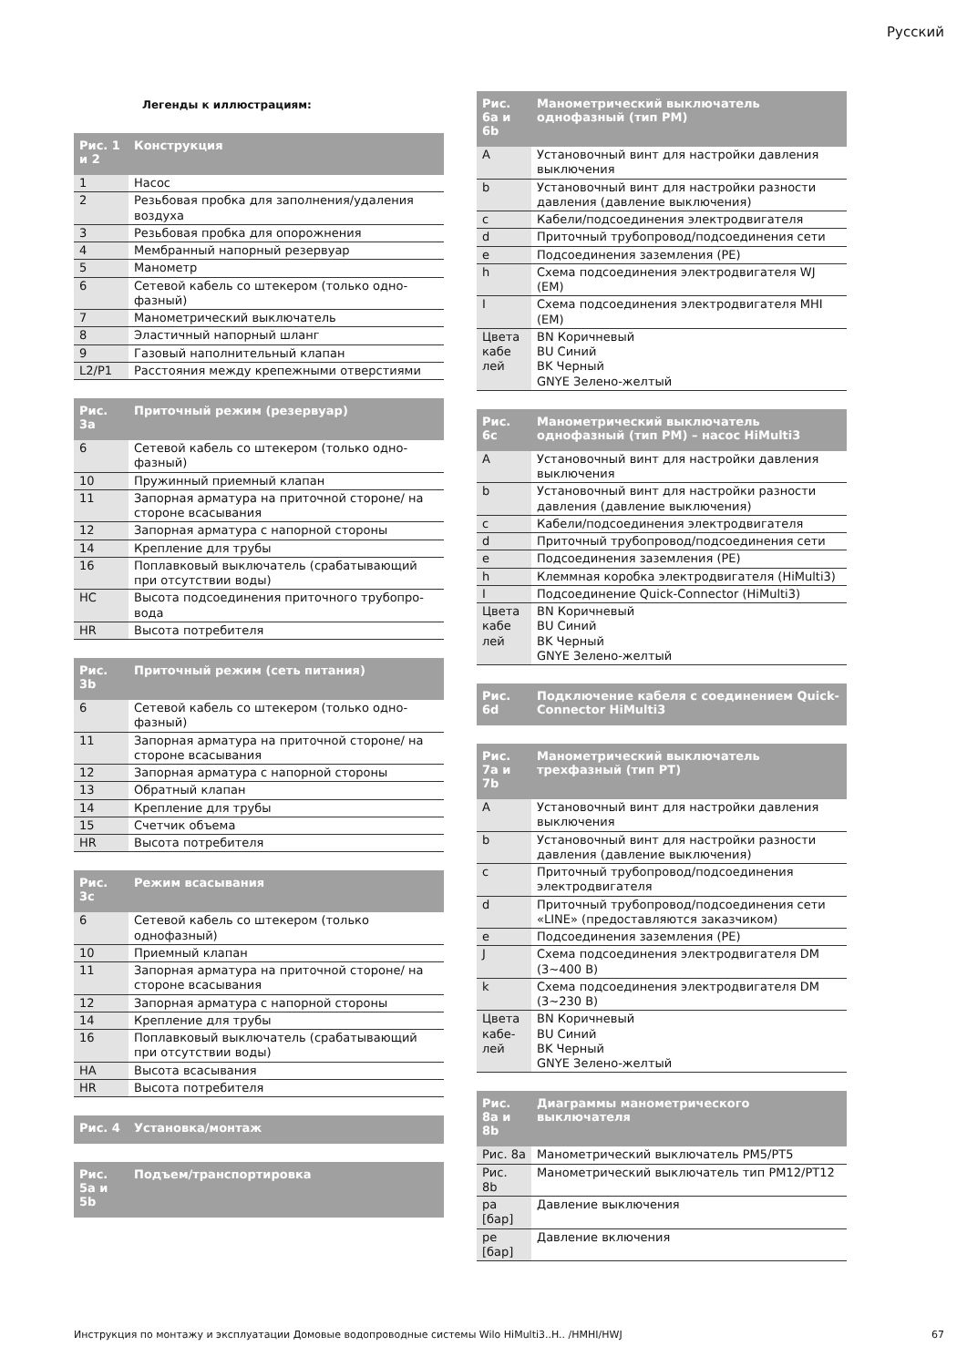Русский
Легенды к иллюстрациям:
| Рис. 1 и 2 | Конструкция |
| --- | --- |
| 1 | Насос |
| 2 | Резьбовая пробка для заполнения/удаления воздуха |
| 3 | Резьбовая пробка для опорожнения |
| 4 | Мембранный напорный резервуар |
| 5 | Манометр |
| 6 | Сетевой кабель со штекером (только одно-фазный) |
| 7 | Манометрический выключатель |
| 8 | Эластичный напорный шланг |
| 9 | Газовый наполнительный клапан |
| L2/P1 | Расстояния между крепежными отверстиями |
| Рис. 3a | Приточный режим (резервуар) |
| --- | --- |
| 6 | Сетевой кабель со штекером (только одно-фазный) |
| 10 | Пружинный приемный клапан |
| 11 | Запорная арматура на приточной стороне/ на стороне всасывания |
| 12 | Запорная арматура с напорной стороны |
| 14 | Крепление для трубы |
| 16 | Поплавковый выключатель (срабатывающий при отсутствии воды) |
| HC | Высота подсоединения приточного трубопро-вода |
| HR | Высота потребителя |
| Рис. 3b | Приточный режим (сеть питания) |
| --- | --- |
| 6 | Сетевой кабель со штекером (только одно-фазный) |
| 11 | Запорная арматура на приточной стороне/ на стороне всасывания |
| 12 | Запорная арматура с напорной стороны |
| 13 | Обратный клапан |
| 14 | Крепление для трубы |
| 15 | Счетчик объема |
| HR | Высота потребителя |
| Рис. 3c | Режим всасывания |
| --- | --- |
| 6 | Сетевой кабель со штекером (только однофазный) |
| 10 | Приемный клапан |
| 11 | Запорная арматура на приточной стороне/ на стороне всасывания |
| 12 | Запорная арматура с напорной стороны |
| 14 | Крепление для трубы |
| 16 | Поплавковый выключатель (срабатывающий при отсутствии воды) |
| HA | Высота всасывания |
| HR | Высота потребителя |
| Рис. 4 | Установка/монтаж |
| --- | --- |
| Рис. 5a и 5b | Подъем/транспортировка |
| --- | --- |
| Рис. 6a и 6b | Манометрический выключатель однофазный (тип PM) |
| --- | --- |
| A | Установочный винт для настройки давления выключения |
| b | Установочный винт для настройки разности давления (давление выключения) |
| c | Кабели/подсоединения электродвигателя |
| d | Приточный трубопровод/подсоединения сети |
| e | Подсоединения заземления (PE) |
| h | Схема подсоединения электродвигателя WJ (EM) |
| I | Схема подсоединения электродвигателя MHI (EM) |
| Цвета кабе лей | BN Коричневый BU Синий BK Черный GNYE Зелено-желтый |
| Рис. 6c | Манометрический выключатель однофазный (тип PM) – насос HiMulti3 |
| --- | --- |
| A | Установочный винт для настройки давления выключения |
| b | Установочный винт для настройки разности давления (давление выключения) |
| c | Кабели/подсоединения электродвигателя |
| d | Приточный трубопровод/подсоединения сети |
| e | Подсоединения заземления (PE) |
| h | Клеммная коробка электродвигателя (HiMulti3) |
| I | Подсоединение Quick-Connector (HiMulti3) |
| Цвета кабе лей | BN Коричневый BU Синий BK Черный GNYE Зелено-желтый |
| Рис. 6d | Подключение кабеля с соединением Quick-Connector HiMulti3 |
| --- | --- |
| Рис. 7a и 7b | Манометрический выключатель трехфазный (тип PT) |
| --- | --- |
| A | Установочный винт для настройки давления выключения |
| b | Установочный винт для настройки разности давления (давление выключения) |
| c | Приточный трубопровод/подсоединения электродвигателя |
| d | Приточный трубопровод/подсоединения сети «LINE» (предоставляются заказчиком) |
| e | Подсоединения заземления (PE) |
| J | Схема подсоединения электродвигателя DM (3~400 В) |
| k | Схема подсоединения электродвигателя DM (3~230 В) |
| Цвета кабе-лей | BN Коричневый BU Синий BK Черный GNYE Зелено-желтый |
| Рис. 8a и 8b | Диаграммы манометрического выключателя |
| --- | --- |
| Рис. 8a | Манометрический выключатель PM5/PT5 |
| Рис. 8b | Манометрический выключатель тип PM12/PT12 |
| pa [бар] | Давление выключения |
| pe [бар] | Давление включения |
Инструкция по монтажу и эксплуатации Домовые водопроводные системы Wilo HiMulti3..H.. /HMHI/HWJ 67